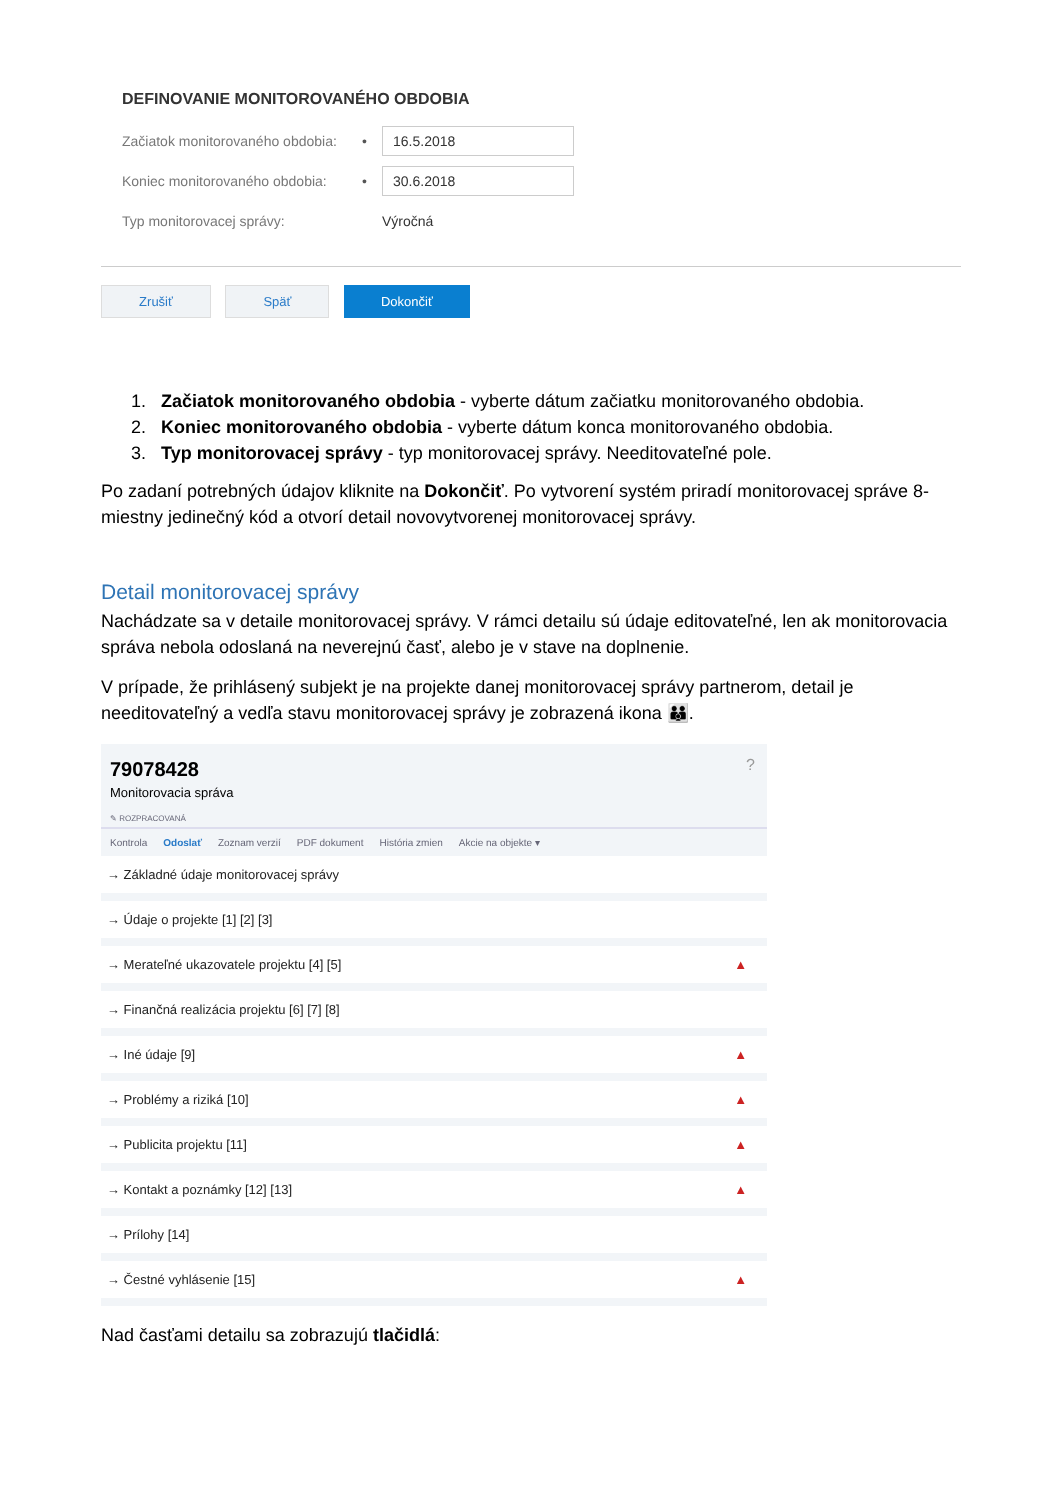DEFINOVANIE MONITOROVANÉHO OBDOBIA
Začiatok monitorovaného obdobia: • 16.5.2018
Koniec monitorovaného obdobia: • 30.6.2018
Typ monitorovacej správy: Výročná
Zrušiť Späť Dokončiť
1. Začiatok monitorovaného obdobia - vyberte dátum začiatku monitorovaného obdobia.
2. Koniec monitorovaného obdobia - vyberte dátum konca monitorovaného obdobia.
3. Typ monitorovacej správy - typ monitorovacej správy. Needitovateľné pole.
Po zadaní potrebných údajov kliknite na Dokončiť. Po vytvorení systém priradí monitorovacej správe 8-miestny jedinečný kód a otvorí detail novovytvorenej monitorovacej správy.
Detail monitorovacej správy
Nachádzate sa v detaile monitorovacej správy. V rámci detailu sú údaje editovateľné, len ak monitorovacia správa nebola odoslaná na neverejnú časť, alebo je v stave na doplnenie.
V prípade, že prihlásený subjekt je na projekte danej monitorovacej správy partnerom, detail je needitovateľný a vedľa stavu monitorovacej správy je zobrazená ikona 👪.
79078428
Monitorovacia správa
✎ ROZPRACOVANÁ
?
Kontrola Odoslať Zoznam verzií PDF dokument História zmien Akcie na objekte ▾
→ Základné údaje monitorovacej správy
→ Údaje o projekte [1] [2] [3]
→ Merateľné ukazovatele projektu [4] [5] ▲
→ Finančná realizácia projektu [6] [7] [8]
→ Iné údaje [9] ▲
→ Problémy a riziká [10] ▲
→ Publicita projektu [11] ▲
→ Kontakt a poznámky [12] [13] ▲
→ Prílohy [14]
→ Čestné vyhlásenie [15] ▲
Nad časťami detailu sa zobrazujú tlačidlá: